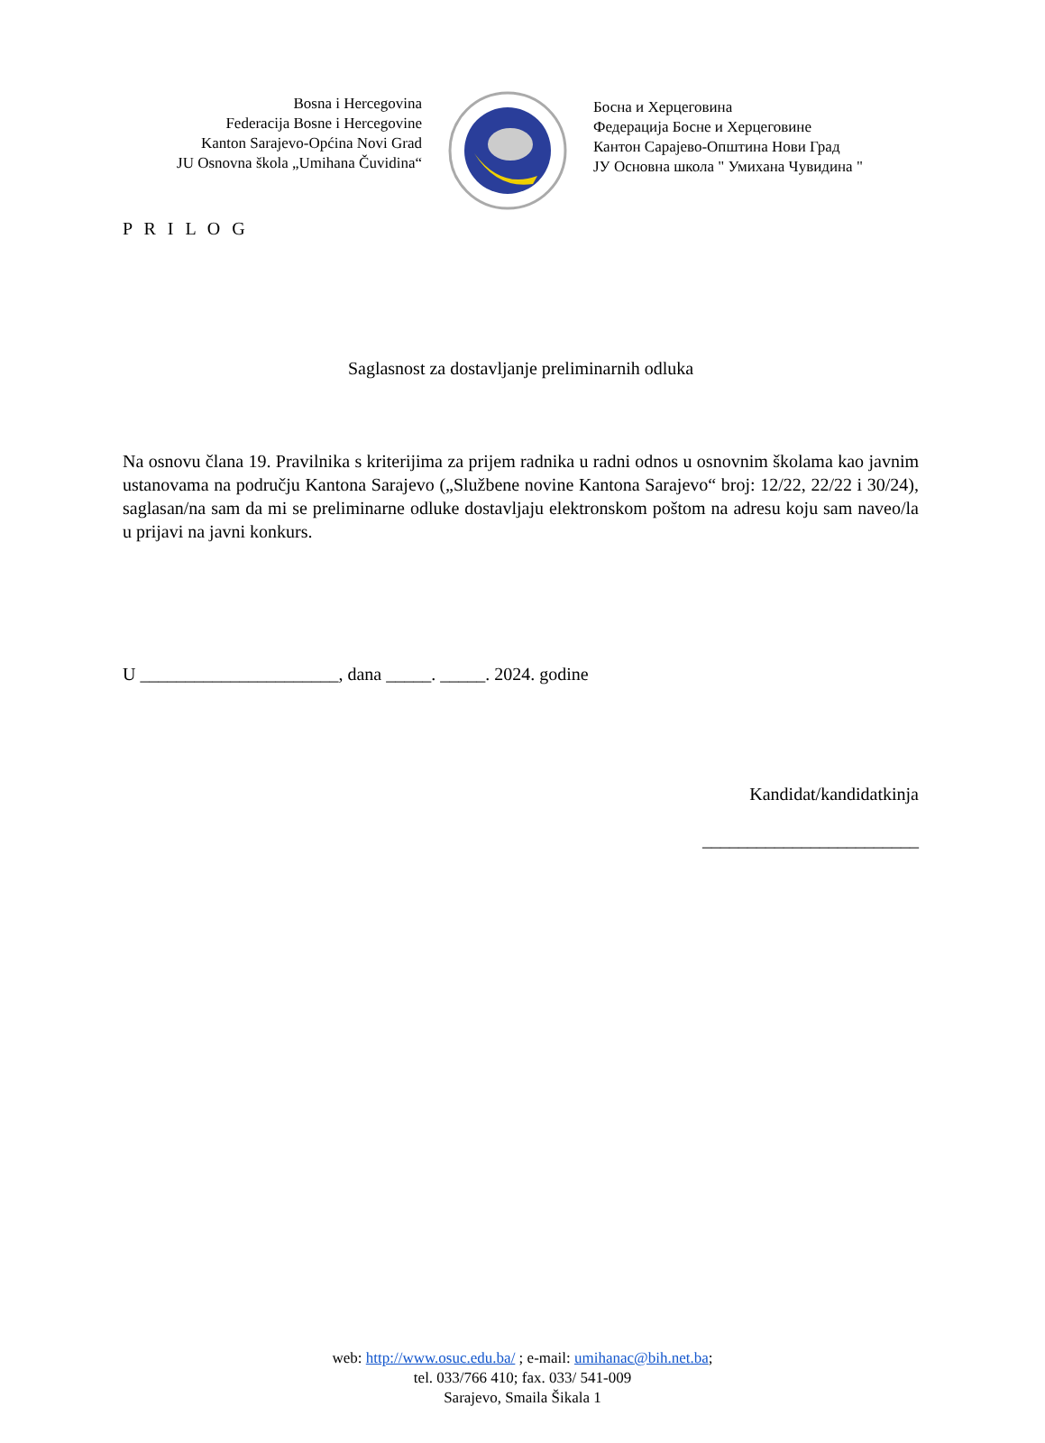Bosna i Hercegovina
Federacija Bosne i Hercegovine
Kanton Sarajevo-Općina Novi Grad
JU Osnovna škola „Umihana Čuvidina“
Босна и Херцеговина
Федерација Босне и Херцеговине
Кантон Сарајево-Општина Нови Град
ЈУ Основна школа " Умихана Чувидина "
P R I L O G
Saglasnost za dostavljanje preliminarnih odluka
Na osnovu člana 19. Pravilnika s kriterijima za prijem radnika u radni odnos u osnovnim školama kao javnim ustanovama na području Kantona Sarajevo („Službene novine Kantona Sarajevo“ broj: 12/22, 22/22 i 30/24), saglasan/na sam da mi se preliminarne odluke dostavljaju elektronskom poštom na adresu koju sam naveo/la u prijavi na javni konkurs.
U ______________________, dana _____. _____. 2024. godine
Kandidat/kandidatkinja
________________________
web: http://www.osuc.edu.ba/ ; e-mail: umihanac@bih.net.ba;
tel. 033/766 410; fax. 033/ 541-009
Sarajevo, Smaila Šikala 1